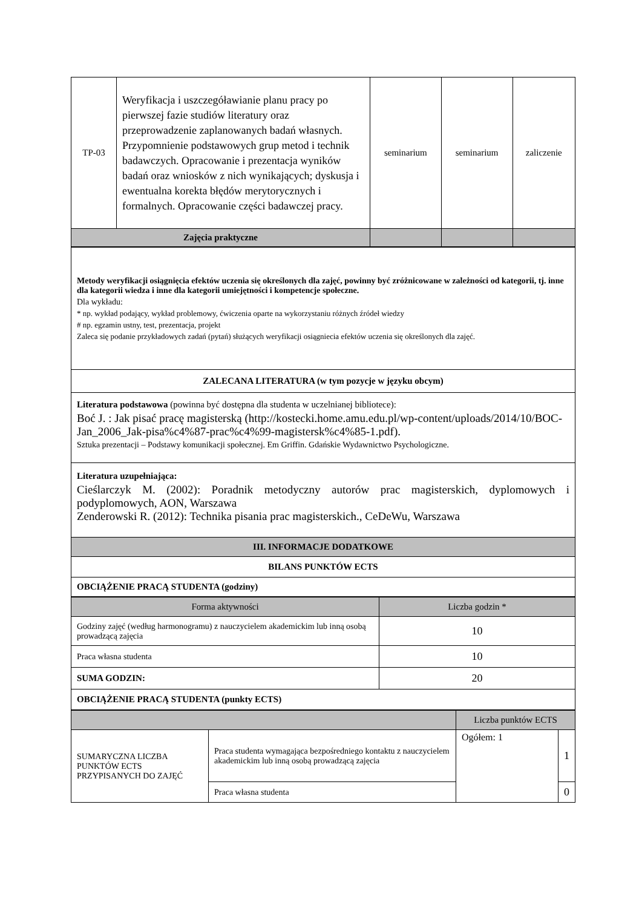| TP-03 | Weryfikacja i uszczegóławianie planu pracy po pierwszej fazie studiów literatury oraz przeprowadzenie zaplanowanych badań własnych. Przypomnienie podstawowych grup metod i technik badawczych. Opracowanie i prezentacja wyników badań oraz wniosków z nich wynikających; dyskusja i ewentualna korekta błędów merytorycznych i formalnych. Opracowanie części badawczej pracy. | seminarium | seminarium | zaliczenie |
| Zajęcia praktyczne | | | | |
| Metody weryfikacji osiągnięcia efektów uczenia się określonych dla zajęć, powinny być zróżnicowane w zależności od kategorii, tj. inne dla kategorii wiedza i inne dla kategorii umiejętności i kompetencje społeczne. Dla wykładu: * np. wykład podający, wykład problemowy, ćwiczenia oparte na wykorzystaniu różnych źródeł wiedzy # np. egzamin ustny, test, prezentacja, projekt Zaleca się podanie przykładowych zadań (pytań) służących weryfikacji osiągniecia efektów uczenia się określonych dla zajęć. |
| ZALECANA LITERATURA (w tym pozycje w języku obcym) |
| Literatura podstawowa (powinna być dostępna dla studenta w uczelnianej bibliotece): Boć J. : Jak pisać pracę magisterską (http://kostecki.home.amu.edu.pl/wp-content/uploads/2014/10/BOC-Jan_2006_Jak-pisa%c4%87-prac%c4%99-magistersk%c4%85-1.pdf). Sztuka prezentacji – Podstawy komunikacji społecznej. Em Griffin. Gdańskie Wydawnictwo Psychologiczne. |
| Literatura uzupełniająca: Cieślarczyk M. (2002): Poradnik metodyczny autorów prac magisterskich, dyplomowych i podyplomowych, AON, Warszawa Zenderowski R. (2012): Technika pisania prac magisterskich., CeDeWu, Warszawa |
| III. INFORMACJE DODATKOWE |
| BILANS PUNKTÓW ECTS |
| OBCIĄŻENIE PRACĄ STUDENTA (godziny) |
| Forma aktywności | Liczba godzin * |
| Godziny zajęć (według harmonogramu) z nauczycielem akademickim lub inną osobą prowadzącą zajęcia | 10 |
| Praca własna studenta | 10 |
| SUMA GODZIN: | 20 |
| OBCIĄŻENIE PRACĄ STUDENTA (punkty ECTS) | |
| | | Liczba punktów ECTS | |
| SUMARYCZNA LICZBA PUNKTÓW ECTS PRZYPISANYCH DO ZAJĘĆ | Praca studenta wymagająca bezpośredniego kontaktu z nauczycielem akademickim lub inną osobą prowadzącą zajęcia | Ogółem: 1 | 1 |
| | Praca własna studenta | | 0 |